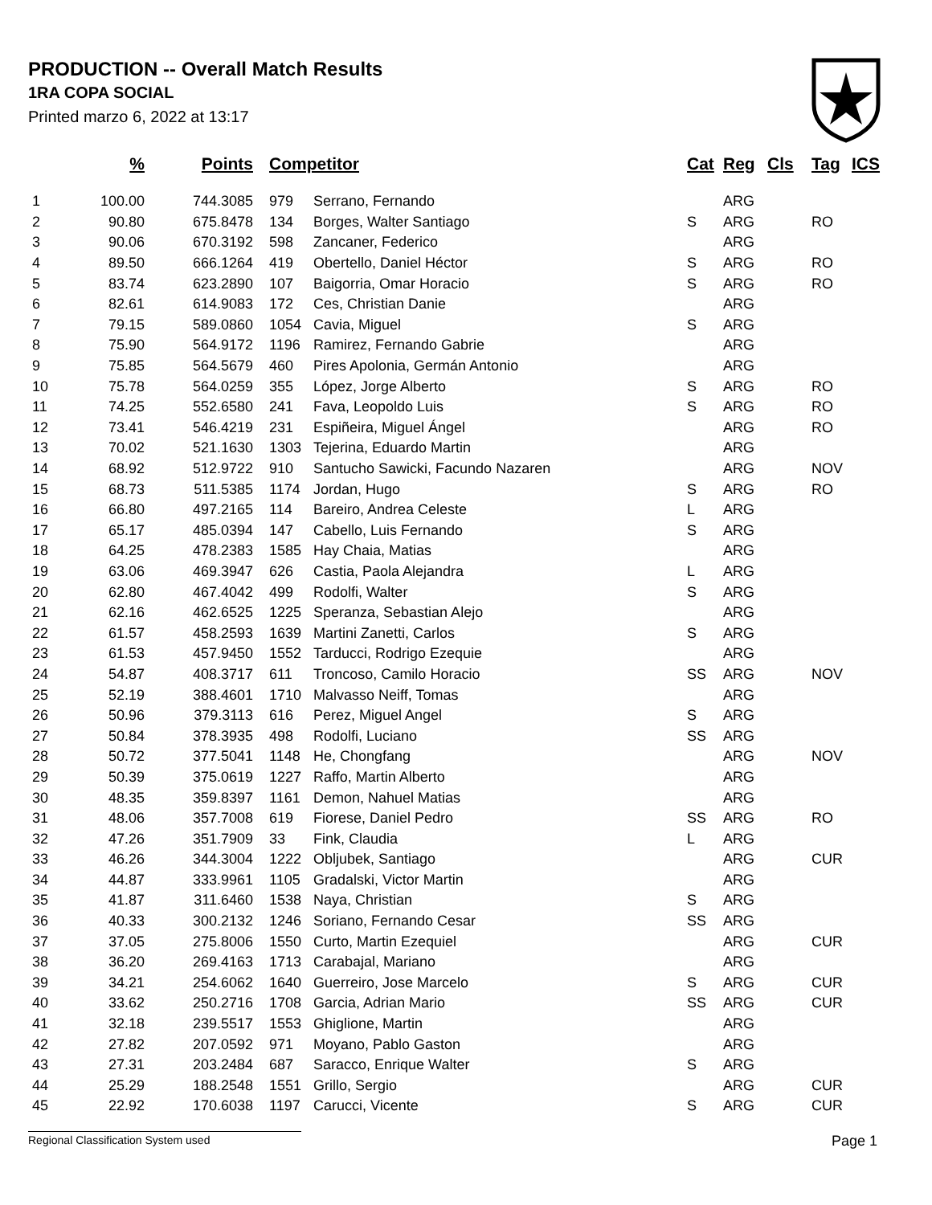PRODUCTION -- Overall Match Results
1RA COPA SOCIAL
Printed marzo 6, 2022 at 13:17
| | % | Points | Competitor | | Cat | Reg | Cls | Tag | ICS |
| --- | --- | --- | --- | --- | --- | --- | --- | --- | --- |
| 1 | 100.00 | 744.3085 | 979 | Serrano, Fernando | | ARG | | | |
| 2 | 90.80 | 675.8478 | 134 | Borges, Walter Santiago | S | ARG | | RO | |
| 3 | 90.06 | 670.3192 | 598 | Zancaner, Federico | | ARG | | | |
| 4 | 89.50 | 666.1264 | 419 | Obertello, Daniel Héctor | S | ARG | | RO | |
| 5 | 83.74 | 623.2890 | 107 | Baigorria, Omar Horacio | S | ARG | | RO | |
| 6 | 82.61 | 614.9083 | 172 | Ces, Christian Danie | | ARG | | | |
| 7 | 79.15 | 589.0860 | 1054 | Cavia, Miguel | S | ARG | | | |
| 8 | 75.90 | 564.9172 | 1196 | Ramirez, Fernando Gabrie | | ARG | | | |
| 9 | 75.85 | 564.5679 | 460 | Pires Apolonia, Germán Antonio | | ARG | | | |
| 10 | 75.78 | 564.0259 | 355 | López, Jorge Alberto | S | ARG | | RO | |
| 11 | 74.25 | 552.6580 | 241 | Fava, Leopoldo Luis | S | ARG | | RO | |
| 12 | 73.41 | 546.4219 | 231 | Espiñeira, Miguel Ángel | | ARG | | RO | |
| 13 | 70.02 | 521.1630 | 1303 | Tejerina, Eduardo Martin | | ARG | | | |
| 14 | 68.92 | 512.9722 | 910 | Santucho Sawicki, Facundo Nazaren | | ARG | | NOV | |
| 15 | 68.73 | 511.5385 | 1174 | Jordan, Hugo | S | ARG | | RO | |
| 16 | 66.80 | 497.2165 | 114 | Bareiro, Andrea Celeste | L | ARG | | | |
| 17 | 65.17 | 485.0394 | 147 | Cabello, Luis Fernando | S | ARG | | | |
| 18 | 64.25 | 478.2383 | 1585 | Hay Chaia, Matias | | ARG | | | |
| 19 | 63.06 | 469.3947 | 626 | Castia, Paola Alejandra | L | ARG | | | |
| 20 | 62.80 | 467.4042 | 499 | Rodolfi, Walter | S | ARG | | | |
| 21 | 62.16 | 462.6525 | 1225 | Speranza, Sebastian Alejo | | ARG | | | |
| 22 | 61.57 | 458.2593 | 1639 | Martini Zanetti, Carlos | S | ARG | | | |
| 23 | 61.53 | 457.9450 | 1552 | Tarducci, Rodrigo Ezequie | | ARG | | | |
| 24 | 54.87 | 408.3717 | 611 | Troncoso, Camilo Horacio | SS | ARG | | NOV | |
| 25 | 52.19 | 388.4601 | 1710 | Malvasso Neiff, Tomas | | ARG | | | |
| 26 | 50.96 | 379.3113 | 616 | Perez, Miguel Angel | S | ARG | | | |
| 27 | 50.84 | 378.3935 | 498 | Rodolfi, Luciano | SS | ARG | | | |
| 28 | 50.72 | 377.5041 | 1148 | He, Chongfang | | ARG | | NOV | |
| 29 | 50.39 | 375.0619 | 1227 | Raffo, Martin Alberto | | ARG | | | |
| 30 | 48.35 | 359.8397 | 1161 | Demon, Nahuel Matias | | ARG | | | |
| 31 | 48.06 | 357.7008 | 619 | Fiorese, Daniel Pedro | SS | ARG | | RO | |
| 32 | 47.26 | 351.7909 | 33 | Fink, Claudia | L | ARG | | | |
| 33 | 46.26 | 344.3004 | 1222 | Obljubek, Santiago | | ARG | | CUR | |
| 34 | 44.87 | 333.9961 | 1105 | Gradalski, Victor Martin | | ARG | | | |
| 35 | 41.87 | 311.6460 | 1538 | Naya, Christian | S | ARG | | | |
| 36 | 40.33 | 300.2132 | 1246 | Soriano, Fernando Cesar | SS | ARG | | | |
| 37 | 37.05 | 275.8006 | 1550 | Curto, Martin Ezequiel | | ARG | | CUR | |
| 38 | 36.20 | 269.4163 | 1713 | Carabajal, Mariano | | ARG | | | |
| 39 | 34.21 | 254.6062 | 1640 | Guerreiro, Jose Marcelo | S | ARG | | CUR | |
| 40 | 33.62 | 250.2716 | 1708 | Garcia, Adrian Mario | SS | ARG | | CUR | |
| 41 | 32.18 | 239.5517 | 1553 | Ghiglione, Martin | | ARG | | | |
| 42 | 27.82 | 207.0592 | 971 | Moyano, Pablo Gaston | | ARG | | | |
| 43 | 27.31 | 203.2484 | 687 | Saracco, Enrique Walter | S | ARG | | | |
| 44 | 25.29 | 188.2548 | 1551 | Grillo, Sergio | | ARG | | CUR | |
| 45 | 22.92 | 170.6038 | 1197 | Carucci, Vicente | S | ARG | | CUR | |
Regional Classification System used Page 1